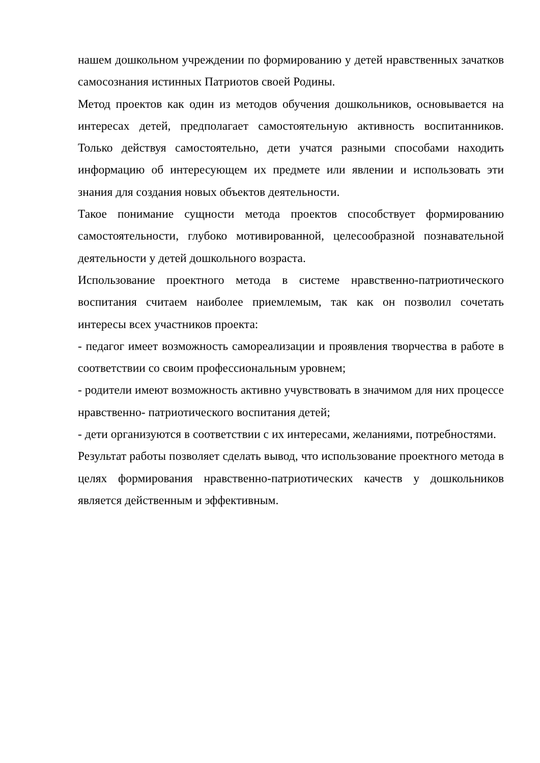нашем дошкольном учреждении по формированию у детей нравственных зачатков самосознания истинных Патриотов своей Родины.
Метод проектов как один из методов обучения дошкольников, основывается на интересах детей, предполагает самостоятельную активность воспитанников. Только действуя самостоятельно, дети учатся разными способами находить информацию об интересующем их предмете или явлении и использовать эти знания для создания новых объектов деятельности.
Такое понимание сущности метода проектов способствует формированию самостоятельности, глубоко мотивированной, целесообразной познавательной деятельности у детей дошкольного возраста.
Использование проектного метода в системе нравственно-патриотического воспитания считаем наиболее приемлемым, так как он позволил сочетать интересы всех участников проекта:
- педагог имеет возможность самореализации и проявления творчества в работе в соответствии со своим профессиональным уровнем;
- родители имеют возможность активно учувствовать в значимом для них процессе нравственно- патриотического воспитания детей;
- дети организуются в соответствии с их интересами, желаниями, потребностями.
Результат работы позволяет сделать вывод, что использование проектного метода в целях формирования нравственно-патриотических качеств у дошкольников является действенным и эффективным.